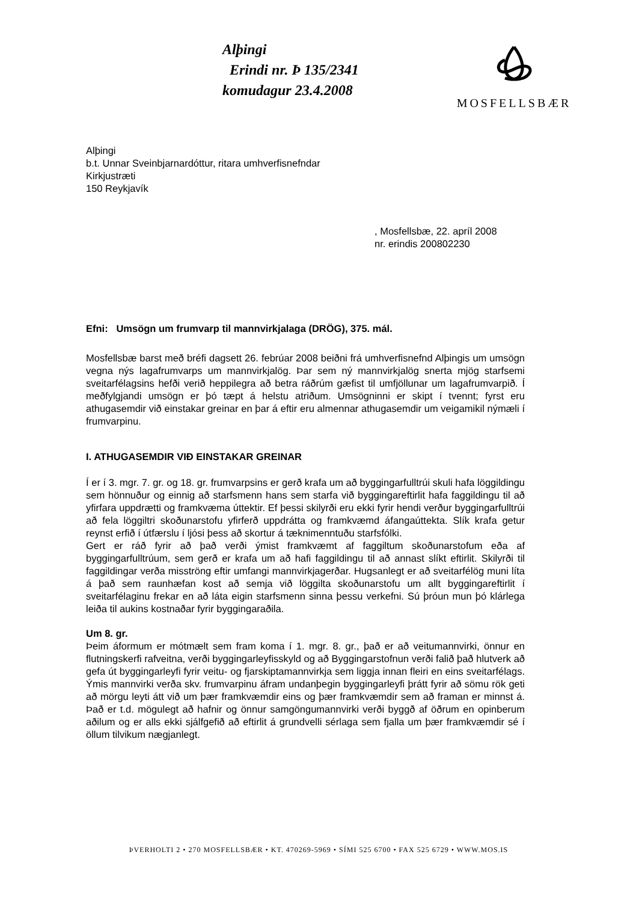Alþingi
Erindi nr. Þ 135/2341
komudagur 23.4.2008
MOSFELLSBÆR
Alþingi
b.t. Unnar Sveinbjarnardóttur, ritara umhverfisnefndar
Kirkjustræti
150 Reykjavík
, Mosfellsbæ, 22. apríl 2008
nr. erindis 200802230
Efni: Umsögn um frumvarp til mannvirkjalaga (DRÖG), 375. mál.
Mosfellsbæ barst með bréfi dagsett 26. febrúar 2008 beiðni frá umhverfisnefnd Alþingis um umsögn vegna nýs lagafrumvarps um mannvirkjalög. Þar sem ný mannvirkjalög snerta mjög starfsemi sveitarfélagsins hefði verið heppilegra að betra ráðrúm gæfist til umfjöllunar um lagafrumvarpið. Í meðfylgjandi umsögn er þó tæpt á helstu atriðum. Umsögninni er skipt í tvennt; fyrst eru athugasemdir við einstakar greinar en þar á eftir eru almennar athugasemdir um veigamikil nýmæli í frumvarpinu.
I. ATHUGASEMDIR VIÐ EINSTAKAR GREINAR
Í er í 3. mgr. 7. gr. og 18. gr. frumvarpsins er gerð krafa um að byggingarfulltrúi skuli hafa löggildingu sem hönnuður og einnig að starfsmenn hans sem starfa við byggingareftirlit hafa faggildingu til að yfirfara uppdrætti og framkvæma úttektir. Ef þessi skilyrði eru ekki fyrir hendi verður byggingarfulltrúi að fela löggiltri skoðunarstofu yfirferð uppdrátta og framkvæmd áfangaúttekta. Slík krafa getur reynst erfið í útfærslu í ljósi þess að skortur á tæknimenntuðu starfsfólki.
Gert er ráð fyrir að það verði ýmist framkvæmt af faggiltum skoðunarstofum eða af byggingarfulltrúum, sem gerð er krafa um að hafi faggildingu til að annast slíkt eftirlit. Skilyrði til faggildingar verða misströng eftir umfangi mannvirkjagerðar. Hugsanlegt er að sveitarfélög muni líta á það sem raunhæfan kost að semja við löggilta skoðunarstofu um allt byggingareftirlit í sveitarfélaginu frekar en að láta eigin starfsmenn sinna þessu verkefni. Sú þróun mun þó klárlega leiða til aukins kostnaðar fyrir byggingaraðila.
Um 8. gr.
Þeim áformum er mótmælt sem fram koma í 1. mgr. 8. gr., það er að veitumannvirki, önnur en flutningskerfi rafveitna, verði byggingarleyfisskyld og að Byggingarstofnun verði falið það hlutverk að gefa út byggingarleyfi fyrir veitu- og fjarskiptamannvirkja sem liggja innan fleiri en eins sveitarfélags. Ýmis mannvirki verða skv. frumvarpinu áfram undanþegin byggingarleyfi þrátt fyrir að sömu rök geti að mörgu leyti átt við um þær framkvæmdir eins og þær framkvæmdir sem að framan er minnst á. Það er t.d. mögulegt að hafnir og önnur samgöngumannvirki verði byggð af öðrum en opinberum aðilum og er alls ekki sjálfgefið að eftirlit á grundvelli sérlaga sem fjalla um þær framkvæmdir sé í öllum tilvikum nægjanlegt.
ÞVERHOLTI 2 • 270 MOSFELLSBÆR • KT. 470269-5969 • SÍMI 525 6700 • FAX 525 6729 • WWW.MOS.IS